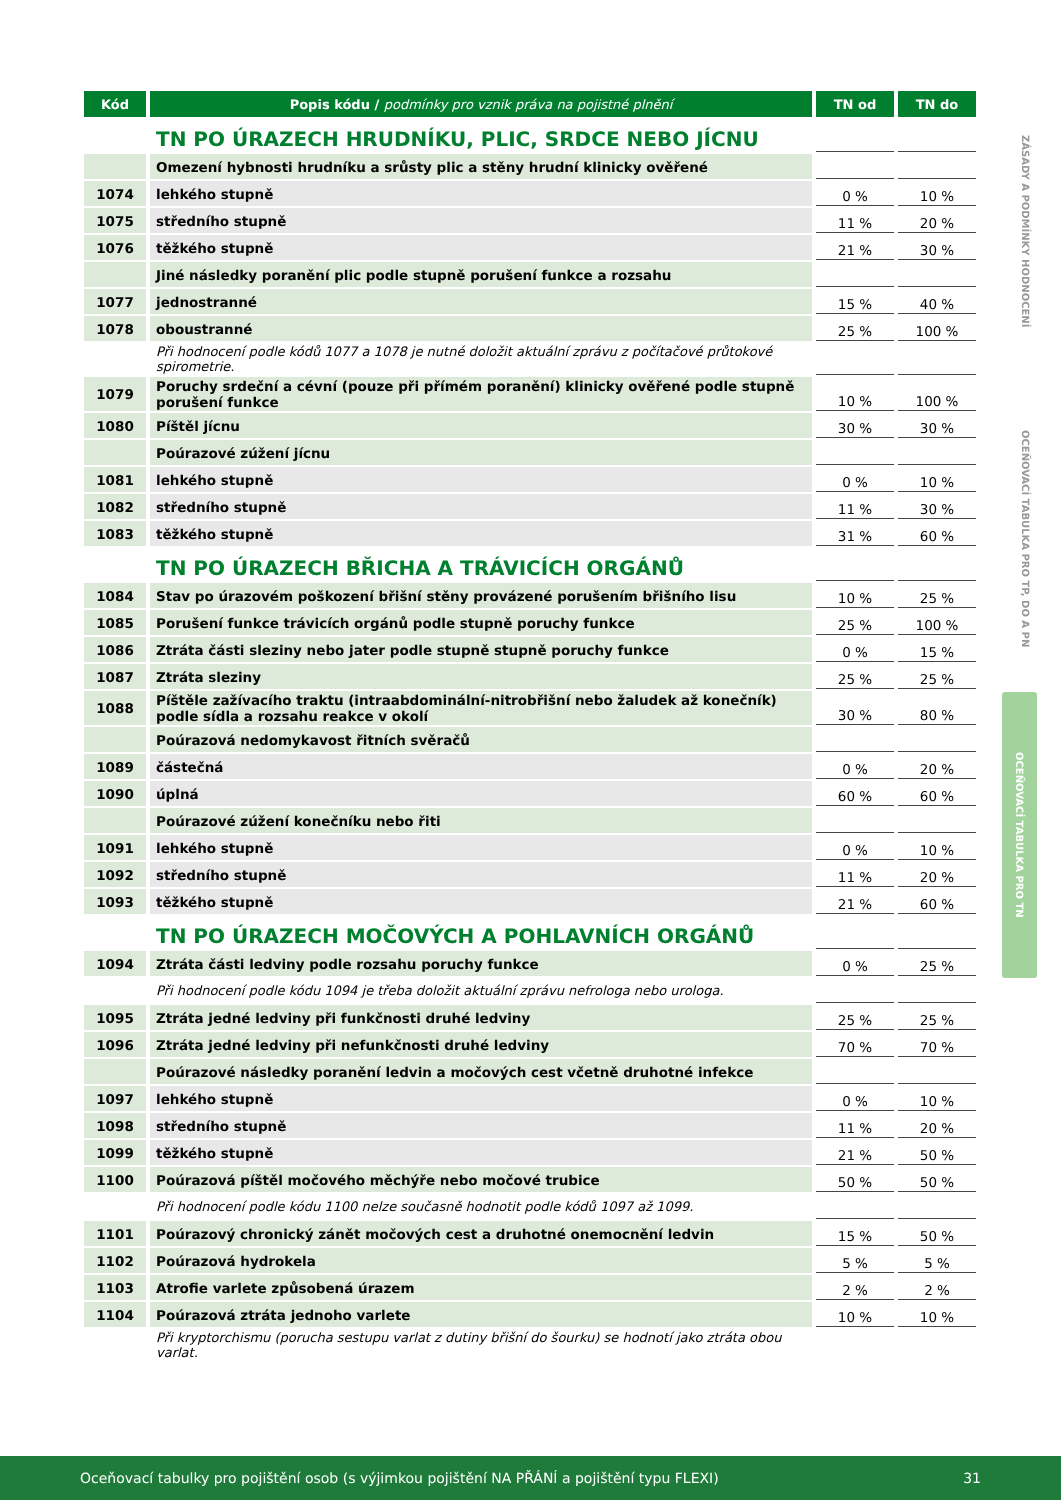| Kód | Popis kódu / podmínky pro vznik práva na pojistné plnění | TN od | TN do |
| --- | --- | --- | --- |
| | TN PO ÚRAZECH HRUDNÍKU, PLIC, SRDCE NEBO JÍCNU | | |
| | Omezení hybnosti hrudníku a srůsty plic a stěny hrudní klinicky ověřené | | |
| 1074 | lehkého stupně | 0 % | 10 % |
| 1075 | středního stupně | 11 % | 20 % |
| 1076 | těžkého stupně | 21 % | 30 % |
| | Jiné následky poranění plic podle stupně porušení funkce a rozsahu | | |
| 1077 | jednostranné | 15 % | 40 % |
| 1078 | oboustranné | 25 % | 100 % |
| | Při hodnocení podle kódů 1077 a 1078 je nutné doložit aktuální zprávu z počítačové průtokové spirometrie. | | |
| 1079 | Poruchy srdeční a cévní (pouze při přímém poranění) klinicky ověřené podle stupně porušení funkce | 10 % | 100 % |
| 1080 | Píštěl jícnu | 30 % | 30 % |
| | Poúrazové zúžení jícnu | | |
| 1081 | lehkého stupně | 0 % | 10 % |
| 1082 | středního stupně | 11 % | 30 % |
| 1083 | těžkého stupně | 31 % | 60 % |
| | TN PO ÚRAZECH BŘICHA A TRÁVICÍCH ORGÁNŮ | | |
| 1084 | Stav po úrazovém poškození břišní stěny provázené porušením břišního lisu | 10 % | 25 % |
| 1085 | Porušení funkce trávicích orgánů podle stupně poruchy funkce | 25 % | 100 % |
| 1086 | Ztráta části sleziny nebo jater podle stupně stupně poruchy funkce | 0 % | 15 % |
| 1087 | Ztráta sleziny | 25 % | 25 % |
| 1088 | Píštěle zažívacího traktu (intraabdominální-nitrobřišní nebo žaludek až konečník) podle sídla a rozsahu reakce v okolí | 30 % | 80 % |
| | Poúrazová nedomykavost řitních svěračů | | |
| 1089 | částečná | 0 % | 20 % |
| 1090 | úplná | 60 % | 60 % |
| | Poúrazové zúžení konečníku nebo řiti | | |
| 1091 | lehkého stupně | 0 % | 10 % |
| 1092 | středního stupně | 11 % | 20 % |
| 1093 | těžkého stupně | 21 % | 60 % |
| | TN PO ÚRAZECH MOČOVÝCH A POHLAVNÍCH ORGÁNŮ | | |
| 1094 | Ztráta části ledviny podle rozsahu poruchy funkce | 0 % | 25 % |
| | Při hodnocení podle kódu 1094 je třeba doložit aktuální zprávu nefrologa nebo urologa. | | |
| 1095 | Ztráta jedné ledviny při funkčnosti druhé ledviny | 25 % | 25 % |
| 1096 | Ztráta jedné ledviny při nefunkčnosti druhé ledviny | 70 % | 70 % |
| | Poúrazové následky poranění ledvin a močových cest včetně druhotné infekce | | |
| 1097 | lehkého stupně | 0 % | 10 % |
| 1098 | středního stupně | 11 % | 20 % |
| 1099 | těžkého stupně | 21 % | 50 % |
| 1100 | Poúrazová píštěl močového měchýře nebo močové trubice | 50 % | 50 % |
| | Při hodnocení podle kódu 1100 nelze současně hodnotit podle kódů 1097 až 1099. | | |
| 1101 | Poúrazový chronický zánět močových cest a druhotné onemocnění ledvin | 15 % | 50 % |
| 1102 | Poúrazová hydrokela | 5 % | 5 % |
| 1103 | Atrofie varlete způsobená úrazem | 2 % | 2 % |
| 1104 | Poúrazová ztráta jednoho varlete | 10 % | 10 % |
| | Při kryptorchismu (porucha sestupu varlat z dutiny břišní do šourku) se hodnotí jako ztráta obou varlat. | | |
ZÁSADY A PODMÍNKY HODNOCENÍ
OCEŇOVACÍ TABULKA PRO TP, DO A PN
OCEŇOVACÍ TABULKA PRO TN
Oceňovací tabulky pro pojištění osob (s výjimkou pojištění NA PŘÁNÍ a pojištění typu FLEXI) 31